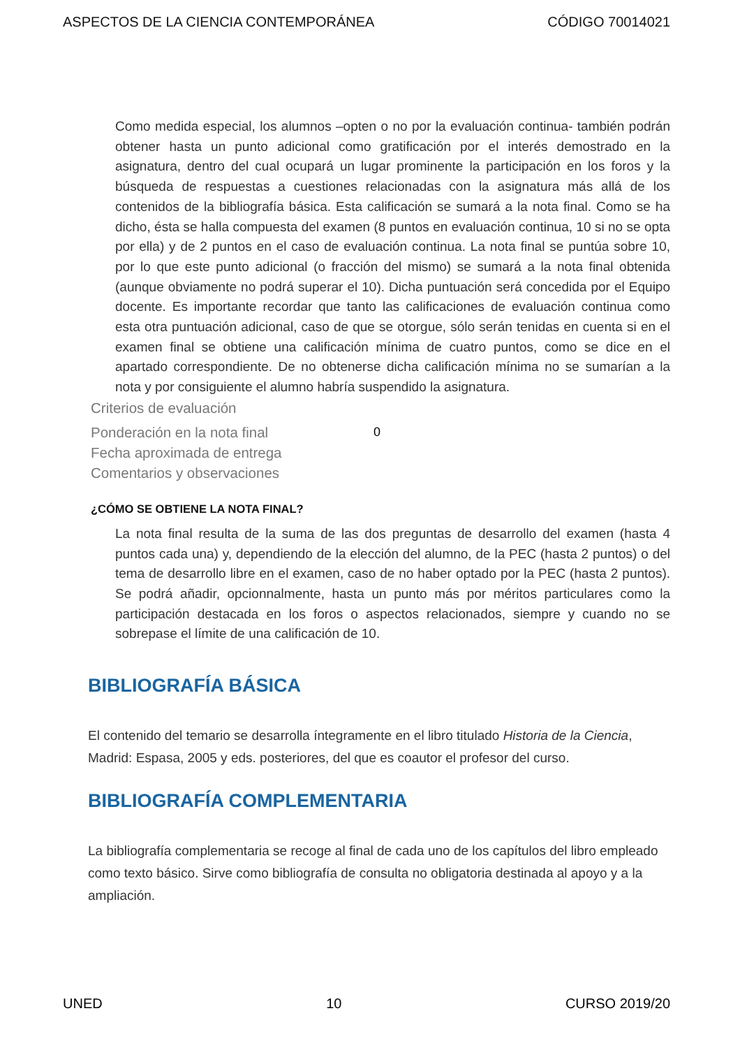ASPECTOS DE LA CIENCIA CONTEMPORÁNEA CÓDIGO 70014021
Como medida especial, los alumnos –opten o no por la evaluación continua- también podrán obtener hasta un punto adicional como gratificación por el interés demostrado en la asignatura, dentro del cual ocupará un lugar prominente la participación en los foros y la búsqueda de respuestas a cuestiones relacionadas con la asignatura más allá de los contenidos de la bibliografía básica. Esta calificación se sumará a la nota final. Como se ha dicho, ésta se halla compuesta del examen (8 puntos en evaluación continua, 10 si no se opta por ella) y de 2 puntos en el caso de evaluación continua. La nota final se puntúa sobre 10, por lo que este punto adicional (o fracción del mismo) se sumará a la nota final obtenida (aunque obviamente no podrá superar el 10). Dicha puntuación será concedida por el Equipo docente. Es importante recordar que tanto las calificaciones de evaluación continua como esta otra puntuación adicional, caso de que se otorgue, sólo serán tenidas en cuenta si en el examen final se obtiene una calificación mínima de cuatro puntos, como se dice en el apartado correspondiente. De no obtenerse dicha calificación mínima no se sumarían a la nota y por consiguiente el alumno habría suspendido la asignatura.
Criterios de evaluación
Ponderación en la nota final 0
Fecha aproximada de entrega
Comentarios y observaciones
¿CÓMO SE OBTIENE LA NOTA FINAL?
La nota final resulta de la suma de las dos preguntas de desarrollo del examen (hasta 4 puntos cada una) y, dependiendo de la elección del alumno, de la PEC (hasta 2 puntos) o del tema de desarrollo libre en el examen, caso de no haber optado por la PEC (hasta 2 puntos). Se podrá añadir, opcionnalmente, hasta un punto más por méritos particulares como la participación destacada en los foros o aspectos relacionados, siempre y cuando no se sobrepase el límite de una calificación de 10.
BIBLIOGRAFÍA BÁSICA
El contenido del temario se desarrolla íntegramente en el libro titulado Historia de la Ciencia, Madrid: Espasa, 2005 y eds. posteriores, del que es coautor el profesor del curso.
BIBLIOGRAFÍA COMPLEMENTARIA
La bibliografía complementaria se recoge al final de cada uno de los capítulos del libro empleado como texto básico. Sirve como bibliografía de consulta no obligatoria destinada al apoyo y a la ampliación.
UNED 10 CURSO 2019/20